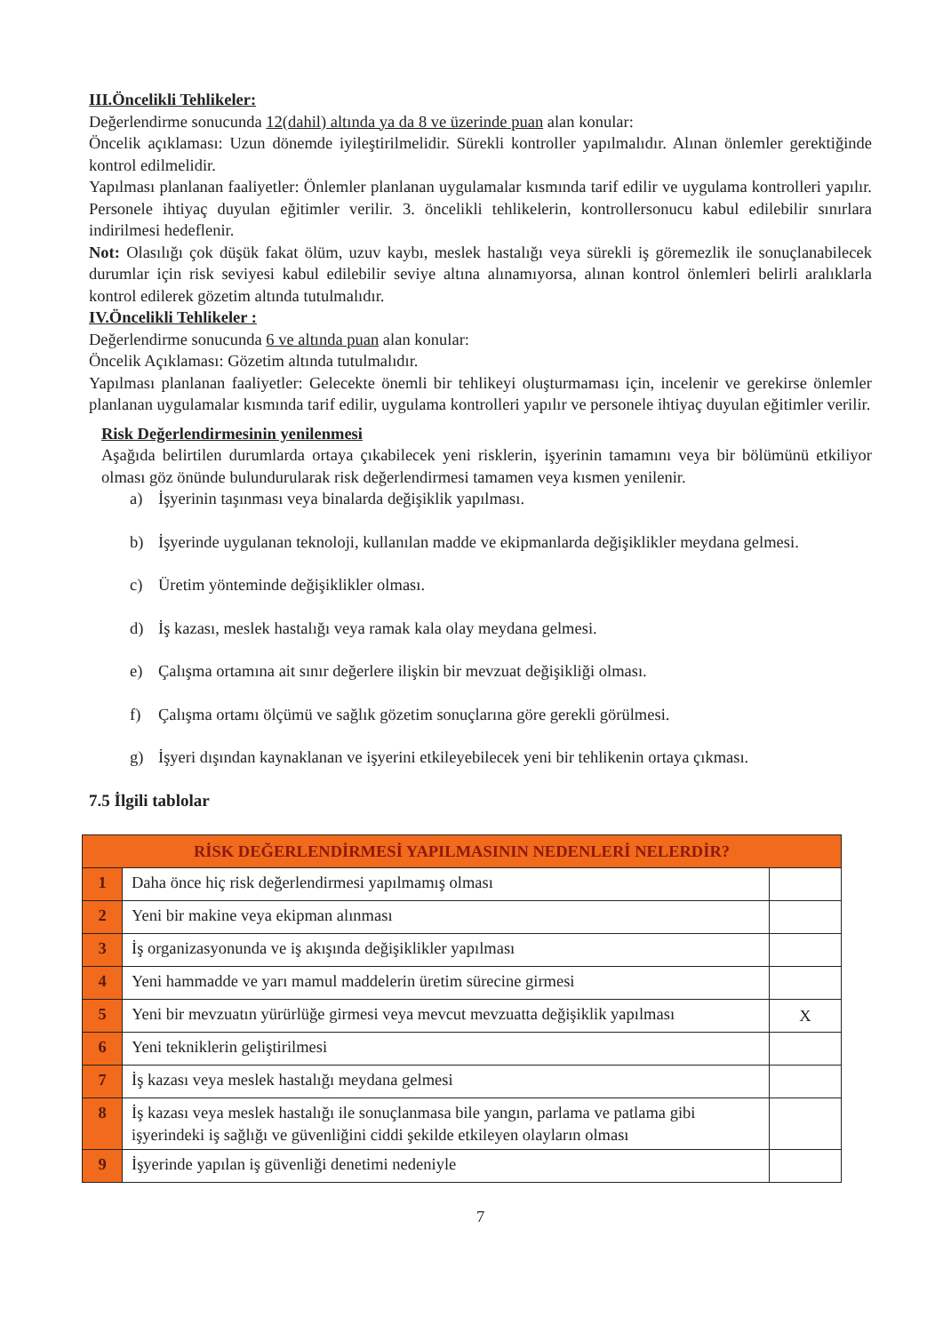III.Öncelikli Tehlikeler:
Değerlendirme sonucunda 12(dahil) altında ya da 8 ve üzerinde puan alan konular:
Öncelik açıklaması: Uzun dönemde iyileştirilmelidir. Sürekli kontroller yapılmalıdır. Alınan önlemler gerektiğinde kontrol edilmelidir.
Yapılması planlanan faaliyetler: Önlemler planlanan uygulamalar kısmında tarif edilir ve uygulama kontrolleri yapılır. Personele ihtiyaç duyulan eğitimler verilir. 3. öncelikli tehlikelerin, kontrollersonucu kabul edilebilir sınırlara indirilmesi hedeflenir.
Not: Olasılığı çok düşük fakat ölüm, uzuv kaybı, meslek hastalığı veya sürekli iş göremezlik ile sonuçlanabilecek durumlar için risk seviyesi kabul edilebilir seviye altına alınamıyorsa, alınan kontrol önlemleri belirli aralıklarla kontrol edilerek gözetim altında tutulmalıdır.
IV.Öncelikli Tehlikeler :
Değerlendirme sonucunda 6 ve altında puan alan konular:
Öncelik Açıklaması: Gözetim altında tutulmalıdır.
Yapılması planlanan faaliyetler: Gelecekte önemli bir tehlikeyi oluşturmaması için, incelenir ve gerekirse önlemler planlanan uygulamalar kısmında tarif edilir, uygulama kontrolleri yapılır ve personele ihtiyaç duyulan eğitimler verilir.
Risk Değerlendirmesinin yenilenmesi
Aşağıda belirtilen durumlarda ortaya çıkabilecek yeni risklerin, işyerinin tamamını veya bir bölümünü etkiliyor olması göz önünde bulundurularak risk değerlendirmesi tamamen veya kısmen yenilenir.
a) İşyerinin taşınması veya binalarda değişiklik yapılması.
b) İşyerinde uygulanan teknoloji, kullanılan madde ve ekipmanlarda değişiklikler meydana gelmesi.
c) Üretim yönteminde değişiklikler olması.
d) İş kazası, meslek hastalığı veya ramak kala olay meydana gelmesi.
e) Çalışma ortamına ait sınır değerlere ilişkin bir mevzuat değişikliği olması.
f) Çalışma ortamı ölçümü ve sağlık gözetim sonuçlarına göre gerekli görülmesi.
g) İşyeri dışından kaynaklanan ve işyerini etkileyebilecek yeni bir tehlikenin ortaya çıkması.
7.5 İlgili tablolar
| RİSK DEĞERLENDİRMESİ YAPILMASININ NEDENLERİ NELERDİR? | | |
| --- | --- | --- |
| 1 | Daha önce hiç risk değerlendirmesi yapılmamış olması | |
| 2 | Yeni bir makine veya ekipman alınması | |
| 3 | İş organizasyonunda ve iş akışında değişiklikler yapılması | |
| 4 | Yeni hammadde ve yarı mamul maddelerin üretim sürecine girmesi | |
| 5 | Yeni bir mevzuatın yürürlüğe girmesi veya mevcut mevzuatta değişiklik yapılması | X |
| 6 | Yeni tekniklerin geliştirilmesi | |
| 7 | İş kazası veya meslek hastalığı meydana gelmesi | |
| 8 | İş kazası veya meslek hastalığı ile sonuçlanmasa bile yangın, parlama ve patlama gibi işyerindeki iş sağlığı ve güvenliğini ciddi şekilde etkileyen olayların olması | |
| 9 | İşyerinde yapılan iş güvenliği denetimi nedeniyle | |
7